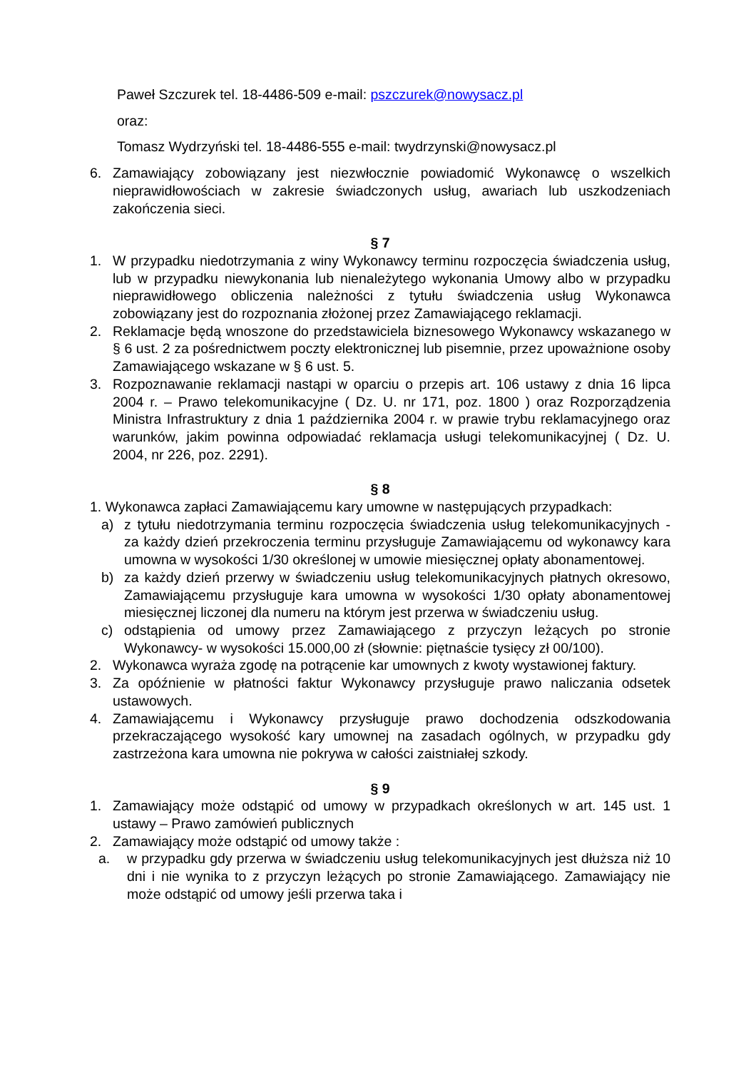Paweł Szczurek tel. 18-4486-509 e-mail: pszczurek@nowysacz.pl
oraz:
Tomasz Wydrzyński tel. 18-4486-555 e-mail: twydrzynski@nowysacz.pl
6. Zamawiający zobowiązany jest niezwłocznie powiadomić Wykonawcę o wszelkich nieprawidłowościach w zakresie świadczonych usług, awariach lub uszkodzeniach zakończenia sieci.
§ 7
1. W przypadku niedotrzymania z winy Wykonawcy terminu rozpoczęcia świadczenia usług, lub w przypadku niewykonania lub nienależytego wykonania Umowy albo w przypadku nieprawidłowego obliczenia należności z tytułu świadczenia usług Wykonawca zobowiązany jest do rozpoznania złożonej przez Zamawiającego reklamacji.
2. Reklamacje będą wnoszone do przedstawiciela biznesowego Wykonawcy wskazanego w § 6 ust. 2 za pośrednictwem poczty elektronicznej lub pisemnie, przez upoważnione osoby Zamawiającego wskazane w § 6 ust. 5.
3. Rozpoznawanie reklamacji nastąpi w oparciu o przepis art. 106 ustawy z dnia 16 lipca 2004 r. – Prawo telekomunikacyjne ( Dz. U. nr 171, poz. 1800 ) oraz Rozporządzenia Ministra Infrastruktury z dnia 1 października 2004 r. w prawie trybu reklamacyjnego oraz warunków, jakim powinna odpowiadać reklamacja usługi telekomunikacyjnej ( Dz. U. 2004, nr 226, poz. 2291).
§ 8
1. Wykonawca zapłaci Zamawiającemu kary umowne w następujących przypadkach:
a) z tytułu niedotrzymania terminu rozpoczęcia świadczenia usług telekomunikacyjnych - za każdy dzień przekroczenia terminu przysługuje Zamawiającemu od wykonawcy kara umowna w wysokości 1/30 określonej w umowie miesięcznej opłaty abonamentowej.
b) za każdy dzień przerwy w świadczeniu usług telekomunikacyjnych płatnych okresowo, Zamawiającemu przysługuje kara umowna w wysokości 1/30 opłaty abonamentowej miesięcznej liczonej dla numeru na którym jest przerwa w świadczeniu usług.
c) odstąpienia od umowy przez Zamawiającego z przyczyn leżących po stronie Wykonawcy- w wysokości 15.000,00 zł (słownie: piętnaście tysięcy zł 00/100).
2. Wykonawca wyraża zgodę na potrącenie kar umownych z kwoty wystawionej faktury.
3. Za opóźnienie w płatności faktur Wykonawcy przysługuje prawo naliczania odsetek ustawowych.
4. Zamawiającemu i Wykonawcy przysługuje prawo dochodzenia odszkodowania przekraczającego wysokość kary umownej na zasadach ogólnych, w przypadku gdy zastrzeżona kara umowna nie pokrywa w całości zaistniałej szkody.
§ 9
1. Zamawiający może odstąpić od umowy w przypadkach określonych w art. 145 ust. 1 ustawy – Prawo zamówień publicznych
2. Zamawiający może odstąpić od umowy także :
a. w przypadku gdy przerwa w świadczeniu usług telekomunikacyjnych jest dłuższa niż 10 dni i nie wynika to z przyczyn leżących po stronie Zamawiającego. Zamawiający nie może odstąpić od umowy jeśli przerwa taka i